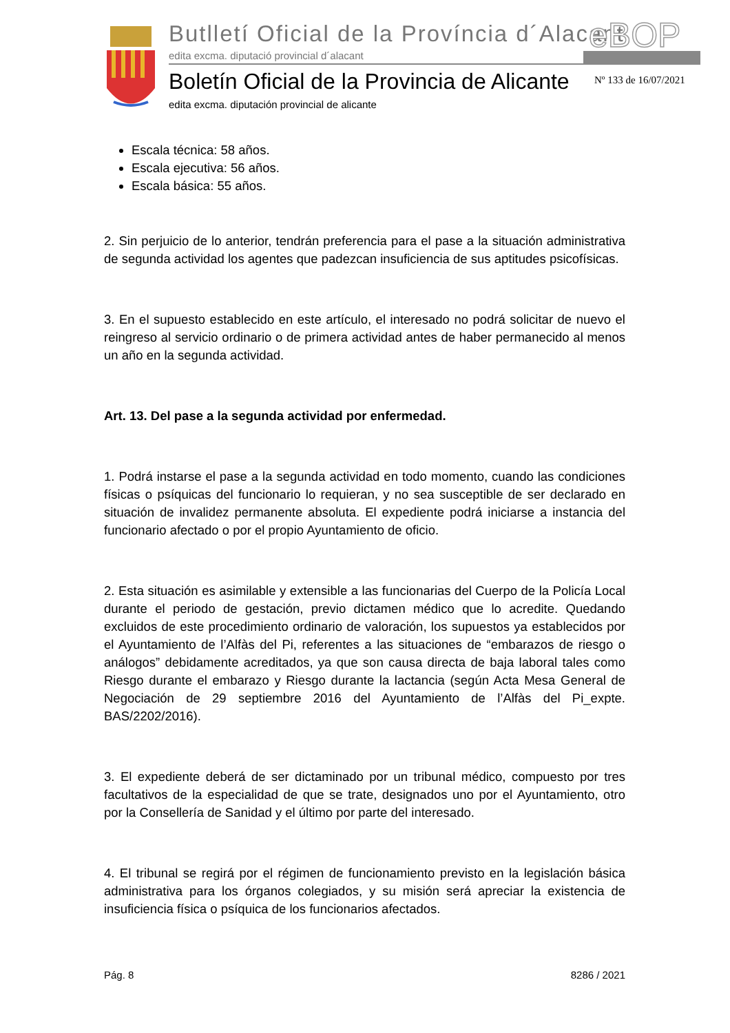Butlletí Oficial de la Província d´Alacant
edita excma. diputació provincial d´alacant
eBOP
Boletín Oficial de la Provincia de Alicante
edita excma. diputación provincial de alicante
Nº 133 de 16/07/2021
Escala técnica: 58 años.
Escala ejecutiva: 56 años.
Escala básica: 55 años.
2. Sin perjuicio de lo anterior, tendrán preferencia para el pase a la situación administrativa de segunda actividad los agentes que padezcan insuficiencia de sus aptitudes psicofísicas.
3. En el supuesto establecido en este artículo, el interesado no podrá solicitar de nuevo el reingreso al servicio ordinario o de primera actividad antes de haber permanecido al menos un año en la segunda actividad.
Art. 13. Del pase a la segunda actividad por enfermedad.
1. Podrá instarse el pase a la segunda actividad en todo momento, cuando las condiciones físicas o psíquicas del funcionario lo requieran, y no sea susceptible de ser declarado en situación de invalidez permanente absoluta. El expediente podrá iniciarse a instancia del funcionario afectado o por el propio Ayuntamiento de oficio.
2. Esta situación es asimilable y extensible a las funcionarias del Cuerpo de la Policía Local durante el periodo de gestación, previo dictamen médico que lo acredite. Quedando excluidos de este procedimiento ordinario de valoración, los supuestos ya establecidos por el Ayuntamiento de l’Alfàs del Pi, referentes a las situaciones de “embarazos de riesgo o análogos” debidamente acreditados, ya que son causa directa de baja laboral tales como Riesgo durante el embarazo y Riesgo durante la lactancia (según Acta Mesa General de Negociación de 29 septiembre 2016 del Ayuntamiento de l’Alfàs del Pi_expte. BAS/2202/2016).
3. El expediente deberá de ser dictaminado por un tribunal médico, compuesto por tres facultativos de la especialidad de que se trate, designados uno por el Ayuntamiento, otro por la Consellería de Sanidad y el último por parte del interesado.
4. El tribunal se regirá por el régimen de funcionamiento previsto en la legislación básica administrativa para los órganos colegiados, y su misión será apreciar la existencia de insuficiencia física o psíquica de los funcionarios afectados.
Pág. 8 8286 / 2021